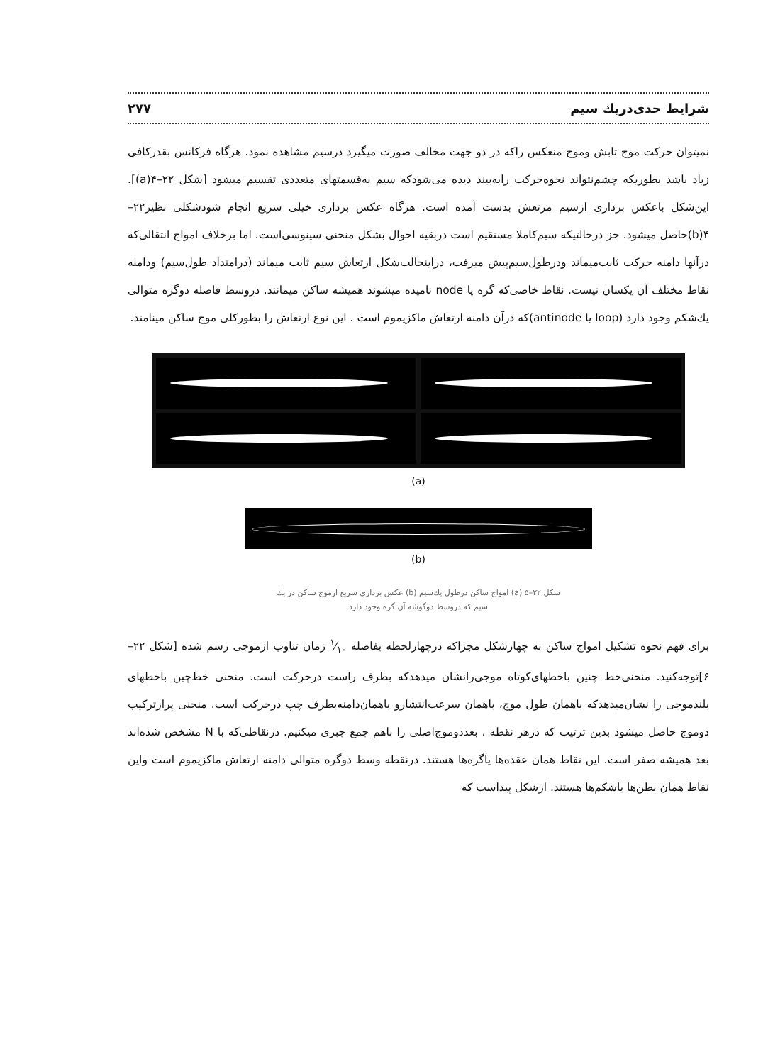شرایط حدی‌دریك سیم ۲۷۷
نمیتوان حرکت موج تابش وموج منعکس راکه در دو جهت مخالف صورت میگیرد درسیم مشاهده نمود. هرگاه فرکانس بقدرکافی زیاد باشد بطوریکه چشم‌نتواند نحوه‌حرکت رابه‌بیند دیده می‌شودکه سیم به‌قسمتهای متعددی تقسیم میشود [شکل ۲۲–۴(a)]. این‌شکل باعکس برداری ازسیم مرتعش بدست آمده است. هرگاه عکس برداری خیلی سریع انجام شودشکلی نظیر۲۲–۴(b)حاصل میشود. جز درحالتیکه سیم‌کاملا مستقیم است دربقیه احوال بشکل منحنی سینوسی‌است. اما برخلاف امواج انتقالی‌که درآنها دامنه حرکت ثابت‌میماند ودرطول‌سیم‌پیش میرفت، دراینحالت‌شکل ارتعاش سیم ثابت میماند (درامتداد طول‌سیم) ودامنه نقاط مختلف آن یکسان نیست. نقاط خاصی‌که گره یا node نامیده میشوند همیشه ساکن میمانند. دروسط فاصله دوگره متوالی یك‌شکم وجود دارد (loop یا antinode)که درآن دامنه ارتعاش ماکزیموم است . این نوع ارتعاش را بطورکلی موج ساکن مینامند.
(a)
(b)
شکل ۲۲–۵ (a) امواج ساکن درطول یك‌سیم (b) عکس برداری سریع ازموج ساکن در یك
سیم که دروسط دوگوشه آن گره وجود دارد
برای فهم نحوه تشکیل امواج ساکن به چهارشکل مجزاکه درچهارلحظه بفاصله ۱⁄۱۰ زمان تناوب ازموجی رسم شده [شکل ۲۲–۶]توجه‌کنید. منحنی‌خط چنین باخطهای‌کوتاه موجی‌رانشان میدهدکه بطرف راست درحرکت است. منحنی خط‌چین باخطهای بلندموجی را نشان‌میدهدکه باهمان طول موج، باهمان سرعت‌انتشارو باهمان‌دامنه‌بطرف چپ درحرکت است. منحنی پرازترکیب دوموج حاصل میشود بدین ترتیب که درهر نقطه ، بعددوموج‌اصلی را باهم جمع جبری میکنیم. درنقاطی‌که با N مشخص شده‌اند بعد همیشه صفر است. این نقاط همان عقده‌ها یاگره‌ها هستند. درنقطه وسط دوگره متوالی دامنه ارتعاش ماکزیموم است واین نقاط همان بطن‌ها یاشکم‌ها هستند. ازشکل پیداست که